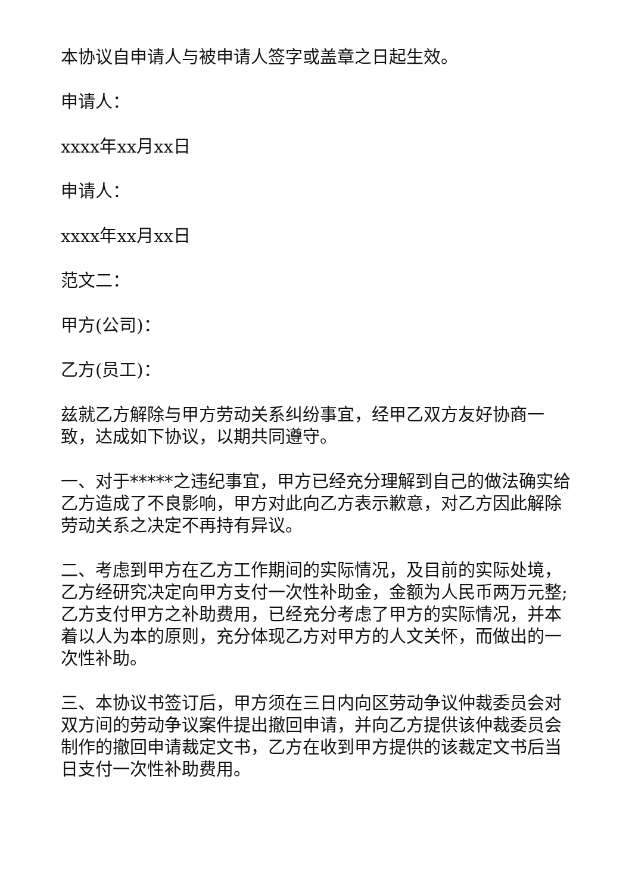本协议自申请人与被申请人签字或盖章之日起生效。
申请人：
xxxx年xx月xx日
申请人：
xxxx年xx月xx日
范文二：
甲方(公司)：
乙方(员工)：
兹就乙方解除与甲方劳动关系纠纷事宜，经甲乙双方友好协商一致，达成如下协议，以期共同遵守。
一、对于*****之违纪事宜，甲方已经充分理解到自己的做法确实给乙方造成了不良影响，甲方对此向乙方表示歉意，对乙方因此解除劳动关系之决定不再持有异议。
二、考虑到甲方在乙方工作期间的实际情况，及目前的实际处境，乙方经研究决定向甲方支付一次性补助金，金额为人民币两万元整;乙方支付甲方之补助费用，已经充分考虑了甲方的实际情况，并本着以人为本的原则，充分体现乙方对甲方的人文关怀，而做出的一次性补助。
三、本协议书签订后，甲方须在三日内向区劳动争议仲裁委员会对双方间的劳动争议案件提出撤回申请，并向乙方提供该仲裁委员会制作的撤回申请裁定文书，乙方在收到甲方提供的该裁定文书后当日支付一次性补助费用。